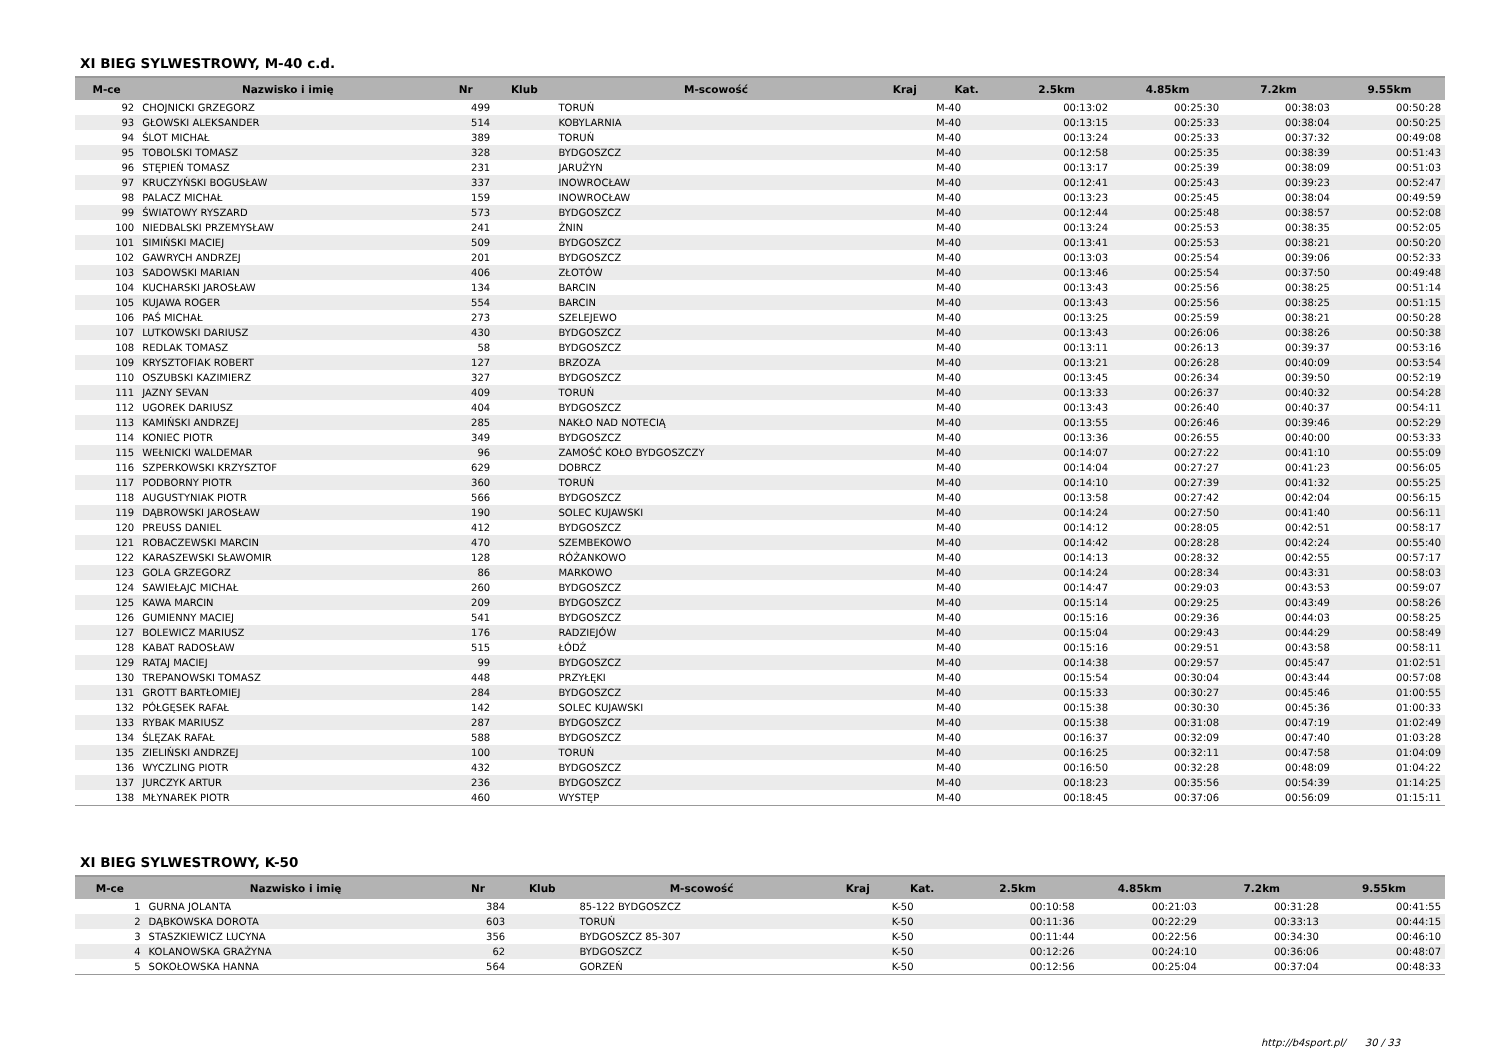XI BIEG SYLWESTROWY, M-40 c.d.
| M-ce | Nazwisko i imię | Nr | Klub | M-scowość | Kraj | Kat. | 2.5km | 4.85km | 7.2km | 9.55km |
| --- | --- | --- | --- | --- | --- | --- | --- | --- | --- | --- |
| 92 | CHOJNICKI GRZEGORZ | 499 | | TORUŃ | | M-40 | 00:13:02 | 00:25:30 | 00:38:03 | 00:50:28 |
| 93 | GŁOWSKI ALEKSANDER | 514 | | KOBYLARNIA | | M-40 | 00:13:15 | 00:25:33 | 00:38:04 | 00:50:25 |
| 94 | ŚLOT MICHAŁ | 389 | | TORUŃ | | M-40 | 00:13:24 | 00:25:33 | 00:37:32 | 00:49:08 |
| 95 | TOBOLSKI TOMASZ | 328 | | BYDGOSZCZ | | M-40 | 00:12:58 | 00:25:35 | 00:38:39 | 00:51:43 |
| 96 | STĘPIEŃ TOMASZ | 231 | | JARUŻYN | | M-40 | 00:13:17 | 00:25:39 | 00:38:09 | 00:51:03 |
| 97 | KRUCZYŃSKI BOGUSŁAW | 337 | | INOWROCŁAW | | M-40 | 00:12:41 | 00:25:43 | 00:39:23 | 00:52:47 |
| 98 | PALACZ MICHAŁ | 159 | | INOWROCŁAW | | M-40 | 00:13:23 | 00:25:45 | 00:38:04 | 00:49:59 |
| 99 | ŚWIATOWY RYSZARD | 573 | | BYDGOSZCZ | | M-40 | 00:12:44 | 00:25:48 | 00:38:57 | 00:52:08 |
| 100 | NIEDBALSKI PRZEMYSŁAW | 241 | | ŻNIN | | M-40 | 00:13:24 | 00:25:53 | 00:38:35 | 00:52:05 |
| 101 | SIMIŃSKI MACIEJ | 509 | | BYDGOSZCZ | | M-40 | 00:13:41 | 00:25:53 | 00:38:21 | 00:50:20 |
| 102 | GAWRYCH ANDRZEJ | 201 | | BYDGOSZCZ | | M-40 | 00:13:03 | 00:25:54 | 00:39:06 | 00:52:33 |
| 103 | SADOWSKI MARIAN | 406 | | ZŁOTÓW | | M-40 | 00:13:46 | 00:25:54 | 00:37:50 | 00:49:48 |
| 104 | KUCHARSKI JAROSŁAW | 134 | | BARCIN | | M-40 | 00:13:43 | 00:25:56 | 00:38:25 | 00:51:14 |
| 105 | KUJAWA ROGER | 554 | | BARCIN | | M-40 | 00:13:43 | 00:25:56 | 00:38:25 | 00:51:15 |
| 106 | PAŚ MICHAŁ | 273 | | SZELEJEWO | | M-40 | 00:13:25 | 00:25:59 | 00:38:21 | 00:50:28 |
| 107 | LUTKOWSKI DARIUSZ | 430 | | BYDGOSZCZ | | M-40 | 00:13:43 | 00:26:06 | 00:38:26 | 00:50:38 |
| 108 | REDLAK TOMASZ | 58 | | BYDGOSZCZ | | M-40 | 00:13:11 | 00:26:13 | 00:39:37 | 00:53:16 |
| 109 | KRYSZTOFIAK ROBERT | 127 | | BRZOZA | | M-40 | 00:13:21 | 00:26:28 | 00:40:09 | 00:53:54 |
| 110 | OSZUBSKI KAZIMIERZ | 327 | | BYDGOSZCZ | | M-40 | 00:13:45 | 00:26:34 | 00:39:50 | 00:52:19 |
| 111 | JAZNY SEVAN | 409 | | TORUŃ | | M-40 | 00:13:33 | 00:26:37 | 00:40:32 | 00:54:28 |
| 112 | UGOREK DARIUSZ | 404 | | BYDGOSZCZ | | M-40 | 00:13:43 | 00:26:40 | 00:40:37 | 00:54:11 |
| 113 | KAMIŃSKI ANDRZEJ | 285 | | NAKŁO NAD NOTECIĄ | | M-40 | 00:13:55 | 00:26:46 | 00:39:46 | 00:52:29 |
| 114 | KONIEC PIOTR | 349 | | BYDGOSZCZ | | M-40 | 00:13:36 | 00:26:55 | 00:40:00 | 00:53:33 |
| 115 | WEŁNICKI WALDEMAR | 96 | | ZAMOŚĆ KOŁO BYDGOSZCZY | | M-40 | 00:14:07 | 00:27:22 | 00:41:10 | 00:55:09 |
| 116 | SZPERKOWSKI KRZYSZTOF | 629 | | DOBRCZ | | M-40 | 00:14:04 | 00:27:27 | 00:41:23 | 00:56:05 |
| 117 | PODBORNY PIOTR | 360 | | TORUŃ | | M-40 | 00:14:10 | 00:27:39 | 00:41:32 | 00:55:25 |
| 118 | AUGUSTYNIAK PIOTR | 566 | | BYDGOSZCZ | | M-40 | 00:13:58 | 00:27:42 | 00:42:04 | 00:56:15 |
| 119 | DĄBROWSKI JAROSŁAW | 190 | | SOLEC KUJAWSKI | | M-40 | 00:14:24 | 00:27:50 | 00:41:40 | 00:56:11 |
| 120 | PREUSS DANIEL | 412 | | BYDGOSZCZ | | M-40 | 00:14:12 | 00:28:05 | 00:42:51 | 00:58:17 |
| 121 | ROBACZEWSKI MARCIN | 470 | | SZEMBEKOWO | | M-40 | 00:14:42 | 00:28:28 | 00:42:24 | 00:55:40 |
| 122 | KARASZEWSKI SŁAWOMIR | 128 | | RÓŻANKOWO | | M-40 | 00:14:13 | 00:28:32 | 00:42:55 | 00:57:17 |
| 123 | GOLA GRZEGORZ | 86 | | MARKOWO | | M-40 | 00:14:24 | 00:28:34 | 00:43:31 | 00:58:03 |
| 124 | SAWIEŁAJC MICHAŁ | 260 | | BYDGOSZCZ | | M-40 | 00:14:47 | 00:29:03 | 00:43:53 | 00:59:07 |
| 125 | KAWA MARCIN | 209 | | BYDGOSZCZ | | M-40 | 00:15:14 | 00:29:25 | 00:43:49 | 00:58:26 |
| 126 | GUMIENNY MACIEJ | 541 | | BYDGOSZCZ | | M-40 | 00:15:16 | 00:29:36 | 00:44:03 | 00:58:25 |
| 127 | BOLEWICZ MARIUSZ | 176 | | RADZIEJÓW | | M-40 | 00:15:04 | 00:29:43 | 00:44:29 | 00:58:49 |
| 128 | KABAT RADOSŁAW | 515 | | ŁÓDŹ | | M-40 | 00:15:16 | 00:29:51 | 00:43:58 | 00:58:11 |
| 129 | RATAJ MACIEJ | 99 | | BYDGOSZCZ | | M-40 | 00:14:38 | 00:29:57 | 00:45:47 | 01:02:51 |
| 130 | TREPANOWSKI TOMASZ | 448 | | PRZYŁĘKI | | M-40 | 00:15:54 | 00:30:04 | 00:43:44 | 00:57:08 |
| 131 | GROTT BARTŁOMIEJ | 284 | | BYDGOSZCZ | | M-40 | 00:15:33 | 00:30:27 | 00:45:46 | 01:00:55 |
| 132 | PÓŁGĘSEK RAFAŁ | 142 | | SOLEC KUJAWSKI | | M-40 | 00:15:38 | 00:30:30 | 00:45:36 | 01:00:33 |
| 133 | RYBAK MARIUSZ | 287 | | BYDGOSZCZ | | M-40 | 00:15:38 | 00:31:08 | 00:47:19 | 01:02:49 |
| 134 | ŚLĘZAK RAFAŁ | 588 | | BYDGOSZCZ | | M-40 | 00:16:37 | 00:32:09 | 00:47:40 | 01:03:28 |
| 135 | ZIELIŃSKI ANDRZEJ | 100 | | TORUŃ | | M-40 | 00:16:25 | 00:32:11 | 00:47:58 | 01:04:09 |
| 136 | WYCZLING PIOTR | 432 | | BYDGOSZCZ | | M-40 | 00:16:50 | 00:32:28 | 00:48:09 | 01:04:22 |
| 137 | JURCZYK ARTUR | 236 | | BYDGOSZCZ | | M-40 | 00:18:23 | 00:35:56 | 00:54:39 | 01:14:25 |
| 138 | MŁYNAREK PIOTR | 460 | | WYSTĘP | | M-40 | 00:18:45 | 00:37:06 | 00:56:09 | 01:15:11 |
XI BIEG SYLWESTROWY, K-50
| M-ce | Nazwisko i imię | Nr | Klub | M-scowość | Kraj | Kat. | 2.5km | 4.85km | 7.2km | 9.55km |
| --- | --- | --- | --- | --- | --- | --- | --- | --- | --- | --- |
| 1 | GURNA JOLANTA | 384 | | 85-122 BYDGOSZCZ | | K-50 | 00:10:58 | 00:21:03 | 00:31:28 | 00:41:55 |
| 2 | DĄBKOWSKA DOROTA | 603 | | TORUŃ | | K-50 | 00:11:36 | 00:22:29 | 00:33:13 | 00:44:15 |
| 3 | STASZKIEWICZ LUCYNA | 356 | | BYDGOSZCZ 85-307 | | K-50 | 00:11:44 | 00:22:56 | 00:34:30 | 00:46:10 |
| 4 | KOLANOWSKA GRAŻYNA | 62 | | BYDGOSZCZ | | K-50 | 00:12:26 | 00:24:10 | 00:36:06 | 00:48:07 |
| 5 | SOKOŁOWSKA HANNA | 564 | | GORZEŃ | | K-50 | 00:12:56 | 00:25:04 | 00:37:04 | 00:48:33 |
http://b4sport.pl/ 30 / 33